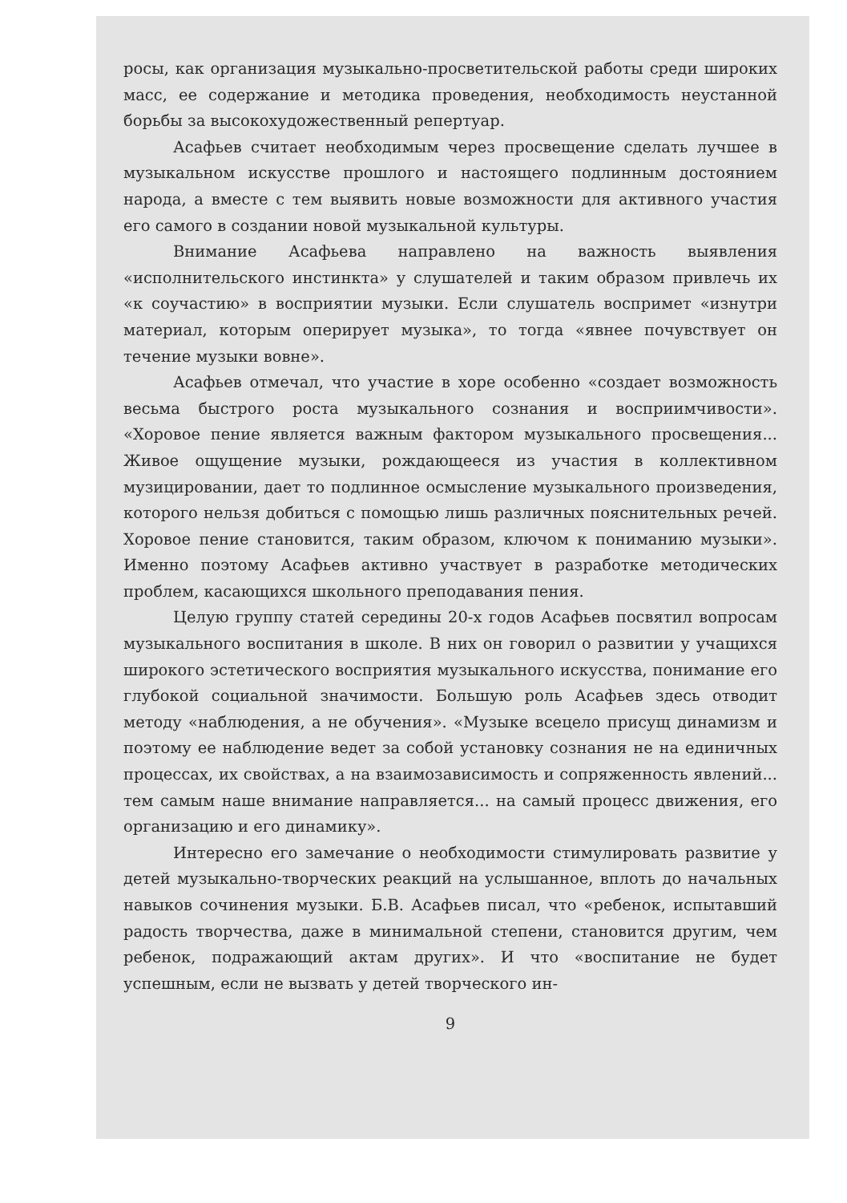росы, как организация музыкально-просветительской работы среди широких масс, ее содержание и методика проведения, необходимость неустанной борьбы за высокохудожественный репертуар.
Асафьев считает необходимым через просвещение сделать лучшее в музыкальном искусстве прошлого и настоящего подлинным достоянием народа, а вместе с тем выявить новые возможности для активного участия его самого в создании новой музыкальной культуры.
Внимание Асафьева направлено на важность выявления «исполнительского инстинкта» у слушателей и таким образом привлечь их «к соучастию» в восприятии музыки. Если слушатель воспримет «изнутри материал, которым оперирует музыка», то тогда «явнее почувствует он течение музыки вовне».
Асафьев отмечал, что участие в хоре особенно «создает возможность весьма быстрого роста музыкального сознания и восприимчивости». «Хоровое пение является важным фактором музыкального просвещения... Живое ощущение музыки, рождающееся из участия в коллективном музицировании, дает то подлинное осмысление музыкального произведения, которого нельзя добиться с помощью лишь различных пояснительных речей. Хоровое пение становится, таким образом, ключом к пониманию музыки». Именно поэтому Асафьев активно участвует в разработке методических проблем, касающихся школьного преподавания пения.
Целую группу статей середины 20-х годов Асафьев посвятил вопросам музыкального воспитания в школе. В них он говорил о развитии у учащихся широкого эстетического восприятия музыкального искусства, понимание его глубокой социальной значимости. Большую роль Асафьев здесь отводит методу «наблюдения, а не обучения». «Музыке всецело присущ динамизм и поэтому ее наблюдение ведет за собой установку сознания не на единичных процессах, их свойствах, а на взаимозависимость и сопряженность явлений... тем самым наше внимание направляется... на самый процесс движения, его организацию и его динамику».
Интересно его замечание о необходимости стимулировать развитие у детей музыкально-творческих реакций на услышанное, вплоть до начальных навыков сочинения музыки. Б.В. Асафьев писал, что «ребенок, испытавший радость творчества, даже в минимальной степени, становится другим, чем ребенок, подражающий актам других». И что «воспитание не будет успешным, если не вызвать у детей творческого ин-
9